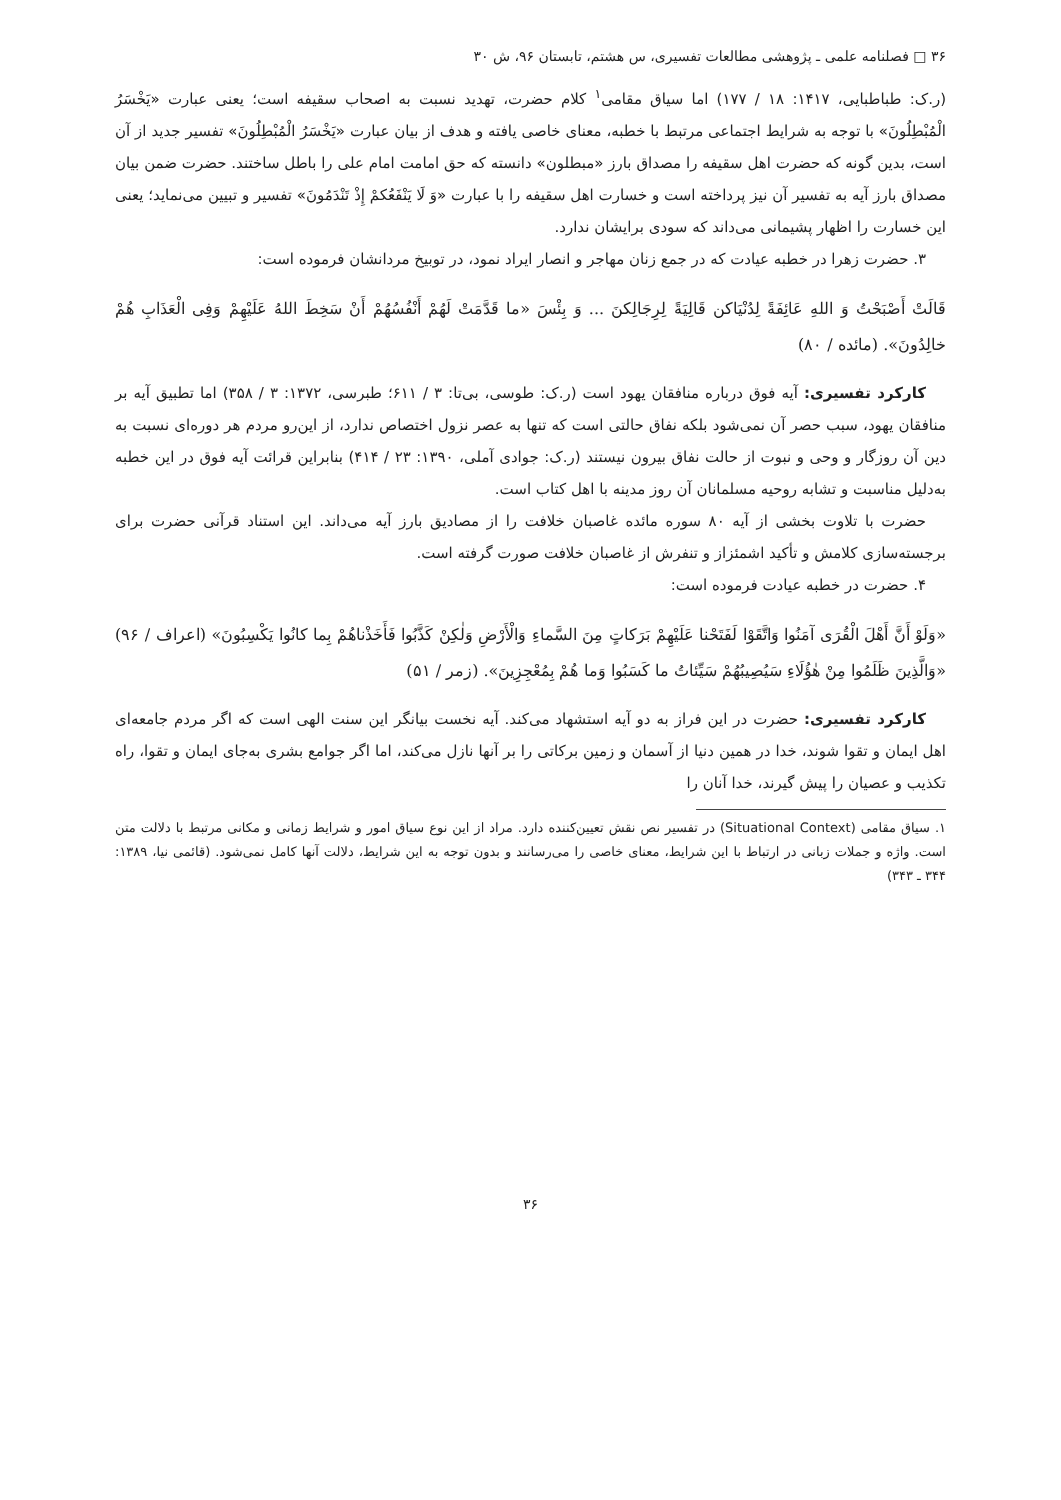۳۶ □ فصلنامه علمی ـ پژوهشی مطالعات تفسیری، س هشتم، تابستان ۹۶، ش ۳۰
(ر.ک: طباطبایی، ۱۴۱۷: ۱۸ / ۱۷۷) اما سیاق مقامی<sup>۱</sup> کلام حضرت، تهدید نسبت به اصحاب سقیفه است؛ یعنی عبارت «یَخْسَرُ الْمُبْطِلُونَ» با توجه به شرایط اجتماعی مرتبط با خطبه، معنای خاصی یافته و هدف از بیان عبارت «یَخْسَرُ الْمُبْطِلُونَ» تفسیر جدید از آن است، بدین گونه که حضرت اهل سقیفه را مصداق بارز «مبطلون» دانسته که حق امامت امام علی را باطل ساختند. حضرت ضمن بیان مصداق بارز آیه به تفسیر آن نیز پرداخته است و خسارت اهل سقیفه را با عبارت «وَ لَا یَنْفَعُکمْ إِذْ تَنْدَمُونَ» تفسیر و تبیین می‌نماید؛ یعنی این خسارت را اظهار پشیمانی می‌داند که سودی برایشان ندارد.
۳. حضرت زهرا در خطبه عیادت که در جمع زنان مهاجر و انصار ایراد نمود، در توبیخ مردانشان فرموده است:
قَالَتْ أَصْبَحْتُ وَ اللهِ عَائِفَةً لِدُنْیَاکن قَالِیَةً لِرِجَالِکنَ ... وَ بِئْسَ «ما قَدَّمَتْ لَهُمْ أَنْفُسُهُمْ أَنْ سَخِطَ اللهُ عَلَیْهِمْ وَفِی الْعَذَابِ هُمْ خالِدُونَ». (مائده / ۸۰)
کارکرد تفسیری: آیه فوق درباره منافقان یهود است (ر.ک: طوسی، بی‌تا: ۳ / ۶۱۱؛ طبرسی، ۱۳۷۲: ۳ / ۳۵۸) اما تطبیق آیه بر منافقان یهود، سبب حصر آن نمی‌شود بلکه نفاق حالتی است که تنها به عصر نزول اختصاص ندارد، از این‌رو مردم هر دوره‌ای نسبت به دین آن روزگار و وحی و نبوت از حالت نفاق بیرون نیستند (ر.ک: جوادی آملی، ۱۳۹۰: ۲۳ / ۴۱۴) بنابراین قرائت آیه فوق در این خطبه به‌دلیل مناسبت و تشابه روحیه مسلمانان آن روز مدینه با اهل کتاب است.
حضرت با تلاوت بخشی از آیه ۸۰ سوره مائده غاصبان خلافت را از مصادیق بارز آیه می‌داند. این استناد قرآنی حضرت برای برجسته‌سازی کلامش و تأکید اشمئزاز و تنفرش از غاصبان خلافت صورت گرفته است.
۴. حضرت در خطبه عیادت فرموده است:
«وَلَوْ أَنَّ أَهْلَ الْقُرَى آمَنُوا وَاتَّقَوْا لَفَتَحْنا عَلَیْهِمْ بَرَکاتٍ مِنَ السَّماءِ وَالْأَرْضِ وَلٰکِنْ کَذَّبُوا فَأَخَذْناهُمْ بِما کانُوا یَکْسِبُونَ» (اعراف / ۹۶) «وَالَّذِینَ ظَلَمُوا مِنْ هٰؤُلَاءِ سَیُصِیبُهُمْ سَیِّئاتُ ما کَسَبُوا وَما هُمْ بِمُعْجِزِینَ». (زمر / ۵۱)
کارکرد تفسیری: حضرت در این فراز به دو آیه استشهاد می‌کند. آیه نخست بیانگر این سنت الهی است که اگر مردم جامعه‌ای اهل ایمان و تقوا شوند، خدا در همین دنیا از آسمان و زمین برکاتی را بر آنها نازل می‌کند، اما اگر جوامع بشری به‌جای ایمان و تقوا، راه تکذیب و عصیان را پیش گیرند، خدا آنان را
۱. سیاق مقامی (Situational Context) در تفسیر نص نقش تعیین‌کننده دارد. مراد از این نوع سیاق امور و شرایط زمانی و مکانی مرتبط با دلالت متن است. واژه و جملات زبانی در ارتباط با این شرایط، معنای خاصی را می‌رسانند و بدون توجه به این شرایط، دلالت آنها کامل نمی‌شود. (قائمی نیا، ۱۳۸۹: ۳۴۴ ـ ۳۴۳)
۳۶